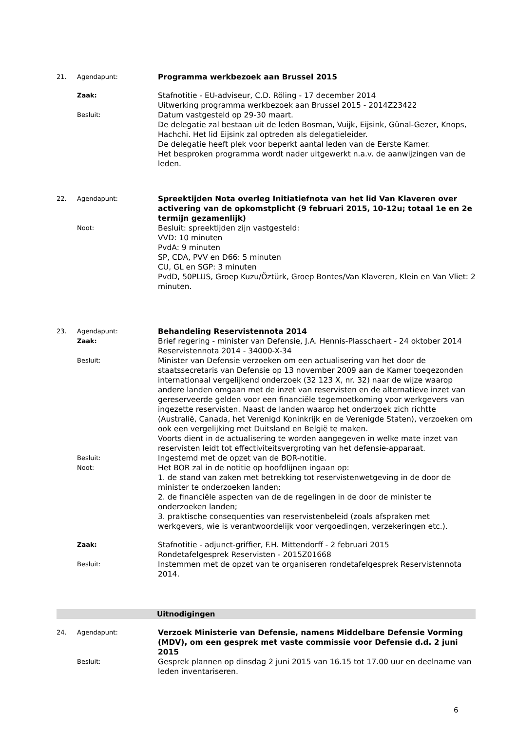21. Agendapunt:
Programma werkbezoek aan Brussel 2015
Zaak:
Stafnotitie - EU-adviseur, C.D. Röling - 17 december 2014
Uitwerking programma werkbezoek aan Brussel 2015 - 2014Z23422
Besluit:
Datum vastgesteld op 29-30 maart.
De delegatie zal bestaan uit de leden Bosman, Vuijk, Eijsink, Günal-Gezer, Knops, Hachchi. Het lid Eijsink zal optreden als delegatieleider.
De delegatie heeft plek voor beperkt aantal leden van de Eerste Kamer.
Het besproken programma wordt nader uitgewerkt n.a.v. de aanwijzingen van de leden.
22. Agendapunt:
Spreektijden Nota overleg Initiatiefnota van het lid Van Klaveren over activering van de opkomstplicht (9 februari 2015, 10-12u; totaal 1e en 2e termijn gezamenlijk)
Noot:
Besluit: spreektijden zijn vastgesteld:
VVD: 10 minuten
PvdA: 9 minuten
SP, CDA, PVV en D66: 5 minuten
CU, GL en SGP: 3 minuten
PvdD, 50PLUS, Groep Kuzu/Öztürk, Groep Bontes/Van Klaveren, Klein en Van Vliet: 2 minuten.
23. Agendapunt:
Behandeling Reservistennota 2014
Zaak:
Brief regering - minister van Defensie, J.A. Hennis-Plasschaert - 24 oktober 2014
Reservistennota 2014 - 34000-X-34
Besluit:
Minister van Defensie verzoeken om een actualisering van het door de staatssecretaris van Defensie op 13 november 2009 aan de Kamer toegezonden internationaal vergelijkend onderzoek (32 123 X, nr. 32) naar de wijze waarop andere landen omgaan met de inzet van reservisten en de alternatieve inzet van gereserveerde gelden voor een financiële tegemoetkoming voor werkgevers van ingezette reservisten. Naast de landen waarop het onderzoek zich richtte (Australië, Canada, het Verenigd Koninkrijk en de Verenigde Staten), verzoeken om ook een vergelijking met Duitsland en België te maken.
Voorts dient in de actualisering te worden aangegeven in welke mate inzet van reservisten leidt tot effectiviteitsvergroting van het defensie-apparaat.
Besluit:
Ingestemd met de opzet van de BOR-notitie.
Noot:
Het BOR zal in de notitie op hoofdlijnen ingaan op:
1. de stand van zaken met betrekking tot reservistenwetgeving in de door de minister te onderzoeken landen;
2. de financiële aspecten van de de regelingen in de door de minister te onderzoeken landen;
3. praktische consequenties van reservistenbeleid (zoals afspraken met werkgevers, wie is verantwoordelijk voor vergoedingen, verzekeringen etc.).
Zaak:
Stafnotitie - adjunct-griffier, F.H. Mittendorff - 2 februari 2015
Rondetafelgesprek Reservisten - 2015Z01668
Besluit:
Instemmen met de opzet van te organiseren rondetafelgesprek Reservistennota 2014.
Uitnodigingen
24. Agendapunt:
Verzoek Ministerie van Defensie, namens Middelbare Defensie Vorming (MDV), om een gesprek met vaste commissie voor Defensie d.d. 2 juni 2015
Besluit:
Gesprek plannen op dinsdag 2 juni 2015 van 16.15 tot 17.00 uur en deelname van leden inventariseren.
6